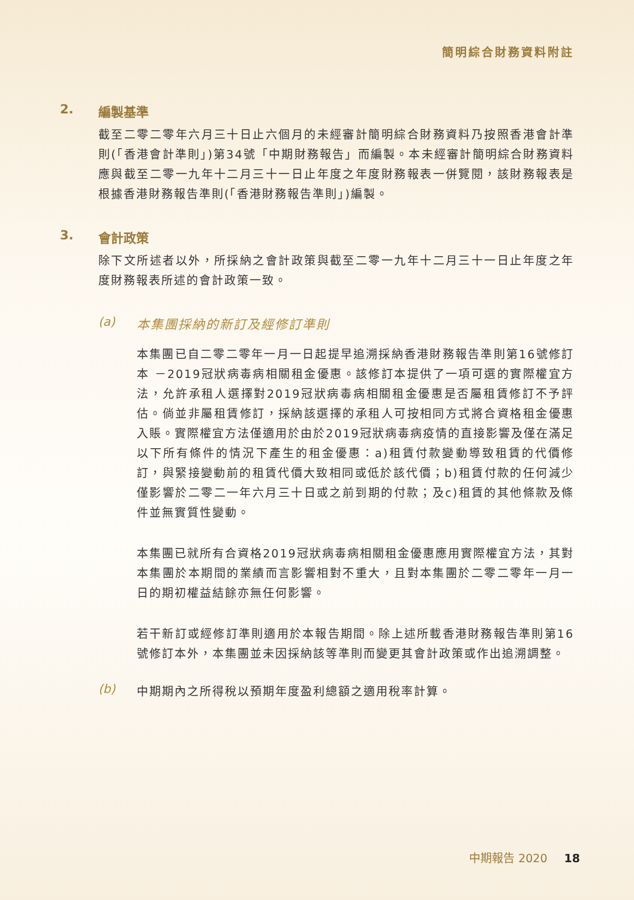簡明綜合財務資料附註
2. 編製基準
截至二零二零年六月三十日止六個月的未經審計簡明綜合財務資料乃按照香港會計準則(「香港會計準則」)第34號「中期財務報告」而編製。本未經審計簡明綜合財務資料應與截至二零一九年十二月三十一日止年度之年度財務報表一併覽閱，該財務報表是根據香港財務報告準則(「香港財務報告準則」)編製。
3. 會計政策
除下文所述者以外，所採納之會計政策與截至二零一九年十二月三十一日止年度之年度財務報表所述的會計政策一致。
(a) 本集團採納的新訂及經修訂準則
本集團已自二零二零年一月一日起提早追溯採納香港財務報告準則第16號修訂本 －2019冠狀病毒病相關租金優惠。該修訂本提供了一項可選的實際權宜方法，允許承租人選擇對2019冠狀病毒病相關租金優惠是否屬租賃修訂不予評估。倘並非屬租賃修訂，採納該選擇的承租人可按相同方式將合資格租金優惠入賬。實際權宜方法僅適用於由於2019冠狀病毒病疫情的直接影響及僅在滿足以下所有條件的情況下產生的租金優惠：a)租賃付款變動導致租賃的代價修訂，與緊接變動前的租賃代價大致相同或低於該代價；b)租賃付款的任何減少僅影響於二零二一年六月三十日或之前到期的付款；及c)租賃的其他條款及條件並無實質性變動。
本集團已就所有合資格2019冠狀病毒病相關租金優惠應用實際權宜方法，其對本集團於本期間的業績而言影響相對不重大，且對本集團於二零二零年一月一日的期初權益結餘亦無任何影響。
若干新訂或經修訂準則適用於本報告期間。除上述所載香港財務報告準則第16號修訂本外，本集團並未因採納該等準則而變更其會計政策或作出追溯調整。
(b)
中期期內之所得稅以預期年度盈利總額之適用稅率計算。
中期報告 2020 18